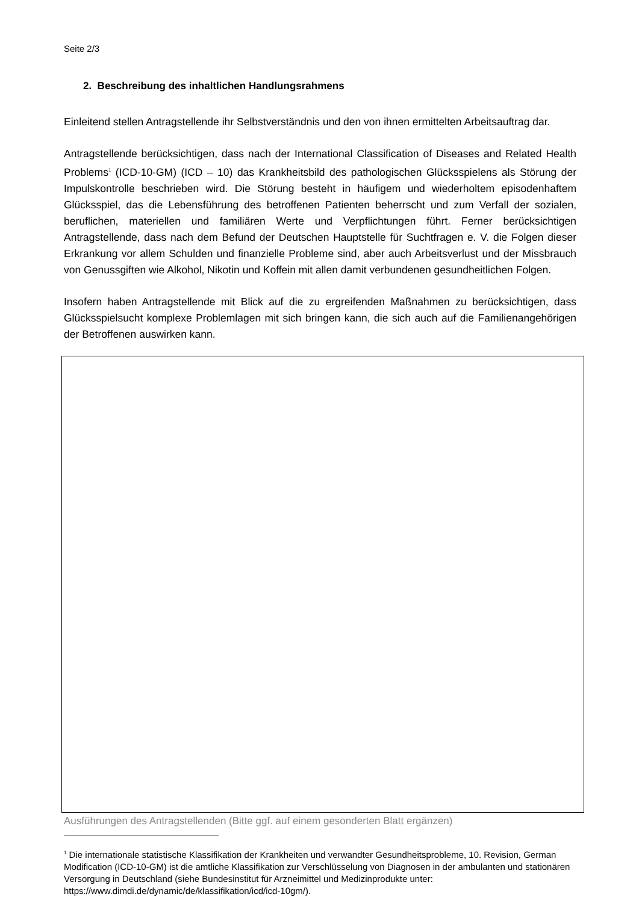Seite 2/3
2. Beschreibung des inhaltlichen Handlungsrahmens
Einleitend stellen Antragstellende ihr Selbstverständnis und den von ihnen ermittelten Arbeitsauftrag dar.
Antragstellende berücksichtigen, dass nach der International Classification of Diseases and Related Health Problems<sup>1</sup> (ICD-10-GM) (ICD – 10) das Krankheitsbild des pathologischen Glücksspielens als Störung der Impulskontrolle beschrieben wird. Die Störung besteht in häufigem und wiederholtem episodenhaftem Glücksspiel, das die Lebensführung des betroffenen Patienten beherrscht und zum Verfall der sozialen, beruflichen, materiellen und familiären Werte und Verpflichtungen führt. Ferner berücksichtigen Antragstellende, dass nach dem Befund der Deutschen Hauptstelle für Suchtfragen e. V. die Folgen dieser Erkrankung vor allem Schulden und finanzielle Probleme sind, aber auch Arbeitsverlust und der Missbrauch von Genussgiften wie Alkohol, Nikotin und Koffein mit allen damit verbundenen gesundheitlichen Folgen.
Insofern haben Antragstellende mit Blick auf die zu ergreifenden Maßnahmen zu berücksichtigen, dass Glücksspielsucht komplexe Problemlagen mit sich bringen kann, die sich auch auf die Familienangehörigen der Betroffenen auswirken kann.
Ausführungen des Antragstellenden (Bitte ggf. auf einem gesonderten Blatt ergänzen)
<sup>1</sup> Die internationale statistische Klassifikation der Krankheiten und verwandter Gesundheitsprobleme, 10. Revision, German Modification (ICD-10-GM) ist die amtliche Klassifikation zur Verschlüsselung von Diagnosen in der ambulanten und stationären Versorgung in Deutschland (siehe Bundesinstitut für Arzneimittel und Medizinprodukte unter: https://www.dimdi.de/dynamic/de/klassifikation/icd/icd-10gm/).